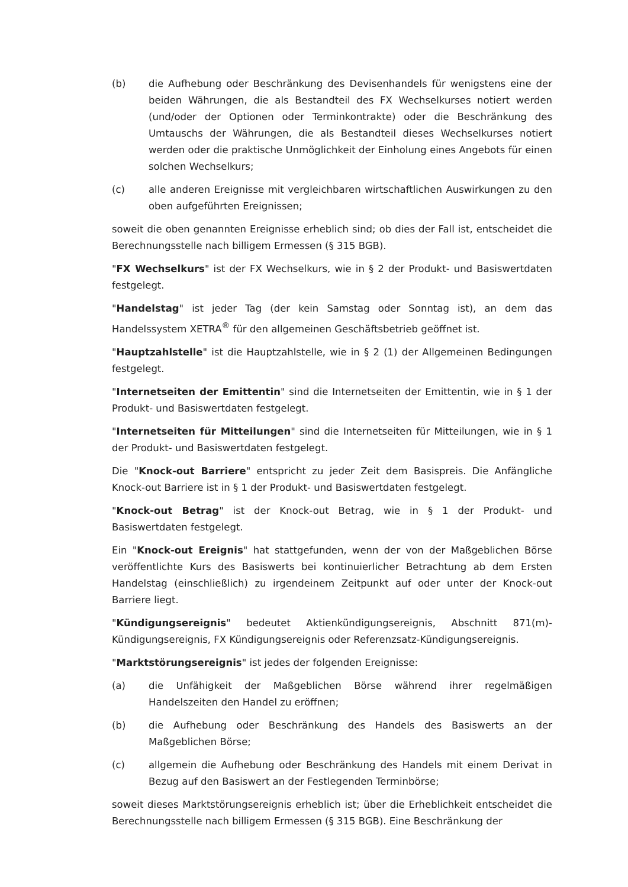(b) die Aufhebung oder Beschränkung des Devisenhandels für wenigstens eine der beiden Währungen, die als Bestandteil des FX Wechselkurses notiert werden (und/oder der Optionen oder Terminkontrakte) oder die Beschränkung des Umtauschs der Währungen, die als Bestandteil dieses Wechselkurses notiert werden oder die praktische Unmöglichkeit der Einholung eines Angebots für einen solchen Wechselkurs;
(c) alle anderen Ereignisse mit vergleichbaren wirtschaftlichen Auswirkungen zu den oben aufgeführten Ereignissen;
soweit die oben genannten Ereignisse erheblich sind; ob dies der Fall ist, entscheidet die Berechnungsstelle nach billigem Ermessen (§ 315 BGB).
"FX Wechselkurs" ist der FX Wechselkurs, wie in § 2 der Produkt- und Basiswertdaten festgelegt.
"Handelstag" ist jeder Tag (der kein Samstag oder Sonntag ist), an dem das Handelssystem XETRA<sup>®</sup> für den allgemeinen Geschäftsbetrieb geöffnet ist.
"Hauptzahlstelle" ist die Hauptzahlstelle, wie in § 2 (1) der Allgemeinen Bedingungen festgelegt.
"Internetseiten der Emittentin" sind die Internetseiten der Emittentin, wie in § 1 der Produkt- und Basiswertdaten festgelegt.
"Internetseiten für Mitteilungen" sind die Internetseiten für Mitteilungen, wie in § 1 der Produkt- und Basiswertdaten festgelegt.
Die "Knock-out Barriere" entspricht zu jeder Zeit dem Basispreis. Die Anfängliche Knock-out Barriere ist in § 1 der Produkt- und Basiswertdaten festgelegt.
"Knock-out Betrag" ist der Knock-out Betrag, wie in § 1 der Produkt- und Basiswertdaten festgelegt.
Ein "Knock-out Ereignis" hat stattgefunden, wenn der von der Maßgeblichen Börse veröffentlichte Kurs des Basiswerts bei kontinuierlicher Betrachtung ab dem Ersten Handelstag (einschließlich) zu irgendeinem Zeitpunkt auf oder unter der Knock-out Barriere liegt.
"Kündigungsereignis" bedeutet Aktienkündigungsereignis, Abschnitt 871(m)-Kündigungsereignis, FX Kündigungsereignis oder Referenzsatz-Kündigungsereignis.
"Marktstörungsereignis" ist jedes der folgenden Ereignisse:
(a) die Unfähigkeit der Maßgeblichen Börse während ihrer regelmäßigen Handelszeiten den Handel zu eröffnen;
(b) die Aufhebung oder Beschränkung des Handels des Basiswerts an der Maßgeblichen Börse;
(c) allgemein die Aufhebung oder Beschränkung des Handels mit einem Derivat in Bezug auf den Basiswert an der Festlegenden Terminbörse;
soweit dieses Marktstörungsereignis erheblich ist; über die Erheblichkeit entscheidet die Berechnungsstelle nach billigem Ermessen (§ 315 BGB). Eine Beschränkung der